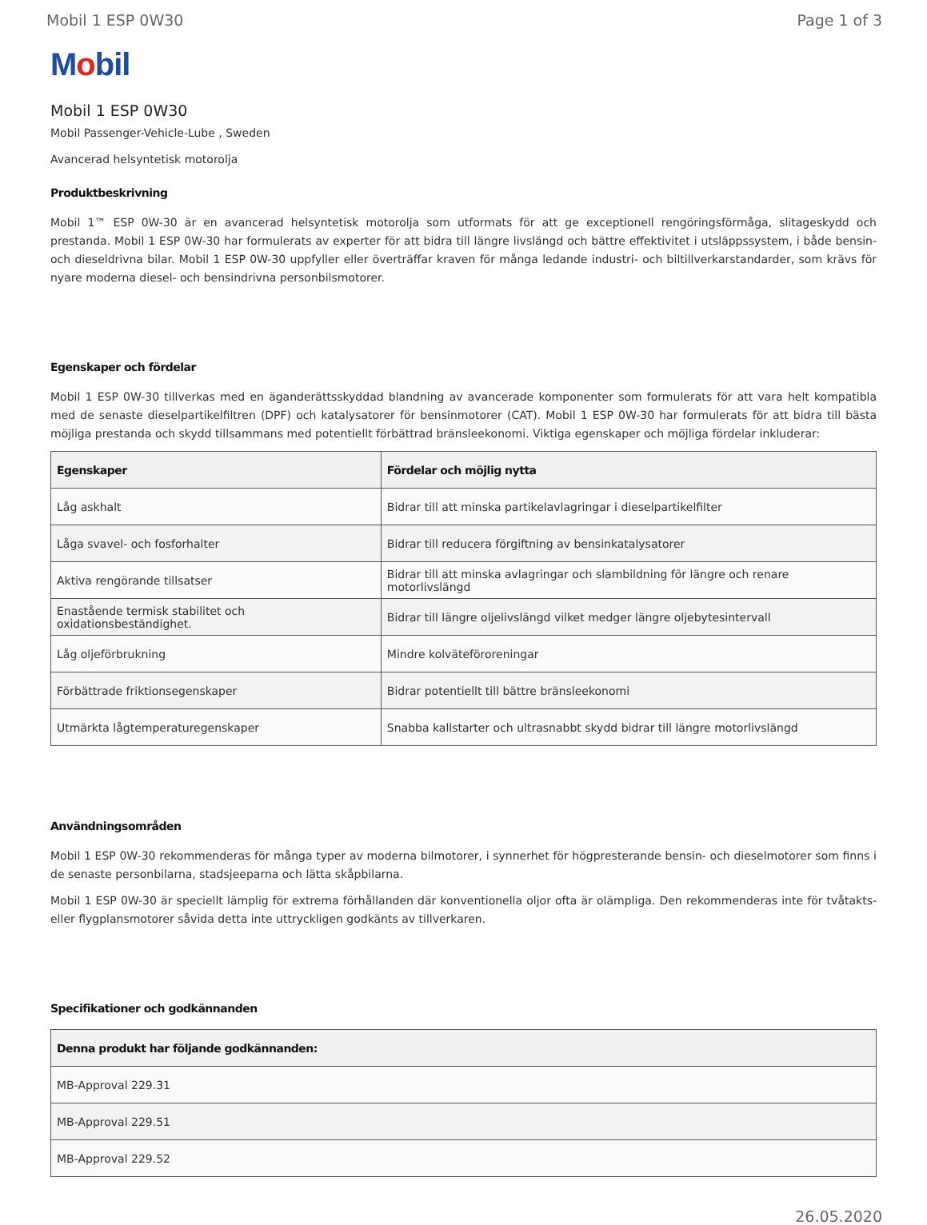Mobil 1 ESP 0W30 Page 1 of 3
Mobil
Mobil 1 ESP 0W30
Mobil Passenger-Vehicle-Lube , Sweden
Avancerad helsyntetisk motorolja
Produktbeskrivning
Mobil 1™ ESP 0W-30 är en avancerad helsyntetisk motorolja som utformats för att ge exceptionell rengöringsförmåga, slitageskydd och prestanda. Mobil 1 ESP 0W-30 har formulerats av experter för att bidra till längre livslängd och bättre effektivitet i utsläppssystem, i både bensin- och dieseldrivna bilar. Mobil 1 ESP 0W-30 uppfyller eller överträffar kraven för många ledande industri- och biltillverkarstandarder, som krävs för nyare moderna diesel- och bensindrivna personbilsmotorer.
Egenskaper och fördelar
Mobil 1 ESP 0W-30 tillverkas med en äganderättsskyddad blandning av avancerade komponenter som formulerats för att vara helt kompatibla med de senaste dieselpartikelfiltren (DPF) och katalysatorer för bensinmotorer (CAT). Mobil 1 ESP 0W-30 har formulerats för att bidra till bästa möjliga prestanda och skydd tillsammans med potentiellt förbättrad bränsleekonomi. Viktiga egenskaper och möjliga fördelar inkluderar:
| Egenskaper | Fördelar och möjlig nytta |
| --- | --- |
| Låg askhalt | Bidrar till att minska partikelavlagringar i dieselpartikelfilter |
| Låga svavel- och fosforhalter | Bidrar till reducera förgiftning av bensinkatalysatorer |
| Aktiva rengörande tillsatser | Bidrar till att minska avlagringar och slambildning för längre och renare motorlivslängd |
| Enastående termisk stabilitet och oxidationsbeständighet. | Bidrar till längre oljelivslängd vilket medger längre oljebytesintervall |
| Låg oljeförbrukning | Mindre kolväteföroreningar |
| Förbättrade friktionsegenskaper | Bidrar potentiellt till bättre bränsleekonomi |
| Utmärkta lågtemperaturegenskaper | Snabba kallstarter och ultrasnabbt skydd bidrar till längre motorlivslängd |
Användningsområden
Mobil 1 ESP 0W-30 rekommenderas för många typer av moderna bilmotorer, i synnerhet för högpresterande bensin- och dieselmotorer som finns i de senaste personbilarna, stadsjeeparna och lätta skåpbilarna.
Mobil 1 ESP 0W-30 är speciellt lämplig för extrema förhållanden där konventionella oljor ofta är olämpliga. Den rekommenderas inte för tvåtakts- eller flygplansmotorer såvida detta inte uttryckligen godkänts av tillverkaren.
Specifikationer och godkännanden
| Denna produkt har följande godkännanden: |
| --- |
| MB-Approval 229.31 |
| MB-Approval 229.51 |
| MB-Approval 229.52 |
26.05.2020